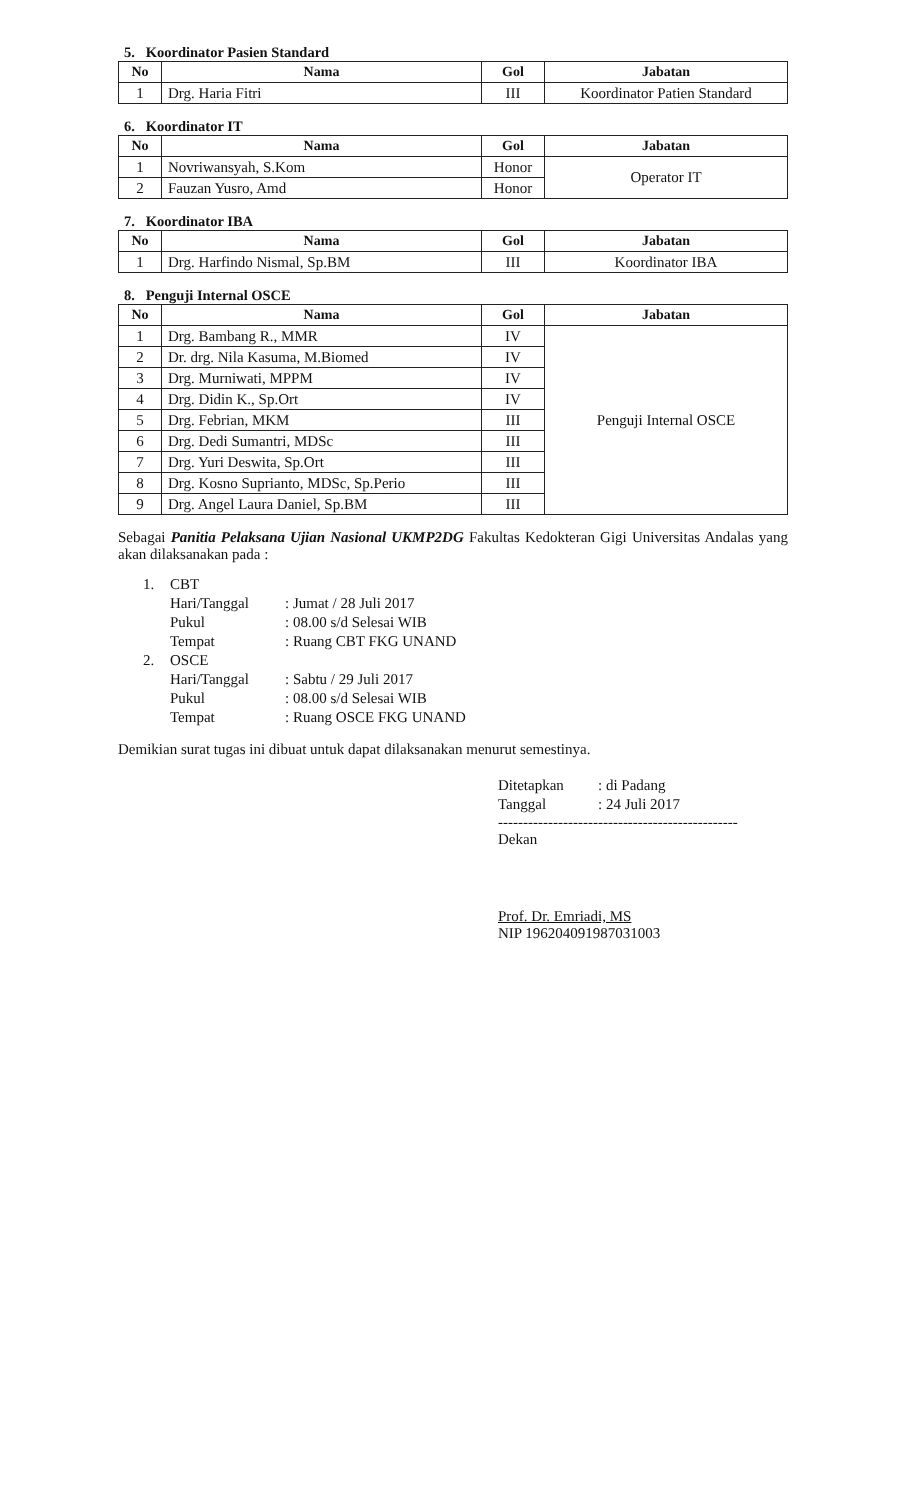5. Koordinator Pasien Standard
| No | Nama | Gol | Jabatan |
| --- | --- | --- | --- |
| 1 | Drg. Haria Fitri | III | Koordinator Patien Standard |
6. Koordinator IT
| No | Nama | Gol | Jabatan |
| --- | --- | --- | --- |
| 1 | Novriwansyah, S.Kom | Honor | Operator IT |
| 2 | Fauzan Yusro, Amd | Honor | |
7. Koordinator IBA
| No | Nama | Gol | Jabatan |
| --- | --- | --- | --- |
| 1 | Drg. Harfindo Nismal, Sp.BM | III | Koordinator IBA |
8. Penguji Internal OSCE
| No | Nama | Gol | Jabatan |
| --- | --- | --- | --- |
| 1 | Drg. Bambang R., MMR | IV | Penguji Internal OSCE |
| 2 | Dr. drg. Nila Kasuma, M.Biomed | IV | |
| 3 | Drg. Murniwati, MPPM | IV | |
| 4 | Drg. Didin K., Sp.Ort | IV | |
| 5 | Drg. Febrian, MKM | III | |
| 6 | Drg. Dedi Sumantri, MDSc | III | |
| 7 | Drg. Yuri Deswita, Sp.Ort | III | |
| 8 | Drg. Kosno Suprianto, MDSc, Sp.Perio | III | |
| 9 | Drg. Angel Laura Daniel, Sp.BM | III | |
Sebagai Panitia Pelaksana Ujian Nasional UKMP2DG Fakultas Kedokteran Gigi Universitas Andalas yang akan dilaksanakan pada :
| 1. | CBT | |
| | Hari/Tanggal | : Jumat / 28 Juli 2017 |
| | Pukul | : 08.00 s/d Selesai WIB |
| | Tempat | : Ruang CBT FKG UNAND |
| 2. | OSCE | |
| | Hari/Tanggal | : Sabtu / 29 Juli 2017 |
| | Pukul | : 08.00 s/d Selesai WIB |
| | Tempat | : Ruang OSCE FKG UNAND |
Demikian surat tugas ini dibuat untuk dapat dilaksanakan menurut semestinya.
| Ditetapkan | : di Padang |
| Tanggal | : 24 Juli 2017 |
------------------------------------------------
Dekan
Prof. Dr. Emriadi, MS
NIP 196204091987031003